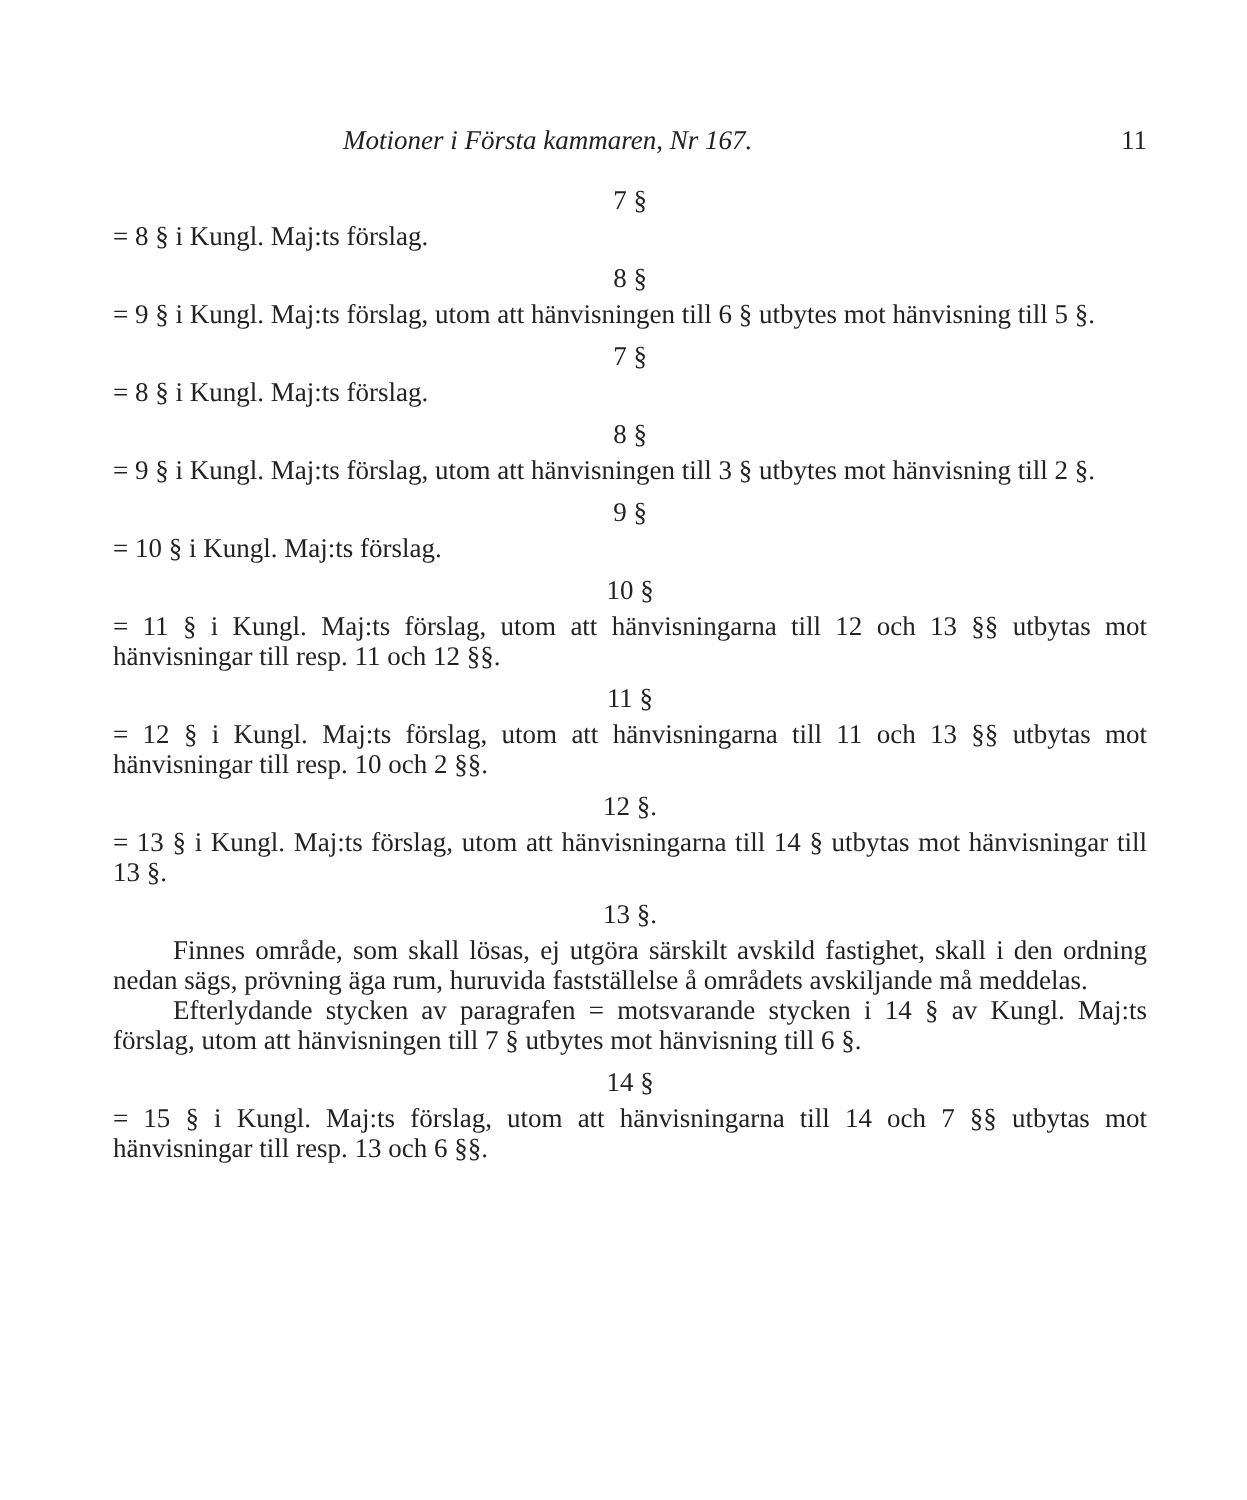Motioner i Första kammaren, Nr 167. 11
7 §
= 8 § i Kungl. Maj:ts förslag.
8 §
= 9 § i Kungl. Maj:ts förslag, utom att hänvisningen till 6 § utbytes mot hänvisning till 5 §.
7 §
= 8 § i Kungl. Maj:ts förslag.
8 §
= 9 § i Kungl. Maj:ts förslag, utom att hänvisningen till 3 § utbytes mot hänvisning till 2 §.
9 §
= 10 § i Kungl. Maj:ts förslag.
10 §
= 11 § i Kungl. Maj:ts förslag, utom att hänvisningarna till 12 och 13 §§ utbytas mot hänvisningar till resp. 11 och 12 §§.
11 §
= 12 § i Kungl. Maj:ts förslag, utom att hänvisningarna till 11 och 13 §§ utbytas mot hänvisningar till resp. 10 och 2 §§.
12 §.
= 13 § i Kungl. Maj:ts förslag, utom att hänvisningarna till 14 § utbytas mot hänvisningar till 13 §.
13 §.
Finnes område, som skall lösas, ej utgöra särskilt avskild fastighet, skall i den ordning nedan sägs, prövning äga rum, huruvida fastställelse å områdets avskiljande må meddelas.
Efterlydande stycken av paragrafen = motsvarande stycken i 14 § av Kungl. Maj:ts förslag, utom att hänvisningen till 7 § utbytes mot hänvisning till 6 §.
14 §
= 15 § i Kungl. Maj:ts förslag, utom att hänvisningarna till 14 och 7 §§ utbytas mot hänvisningar till resp. 13 och 6 §§.